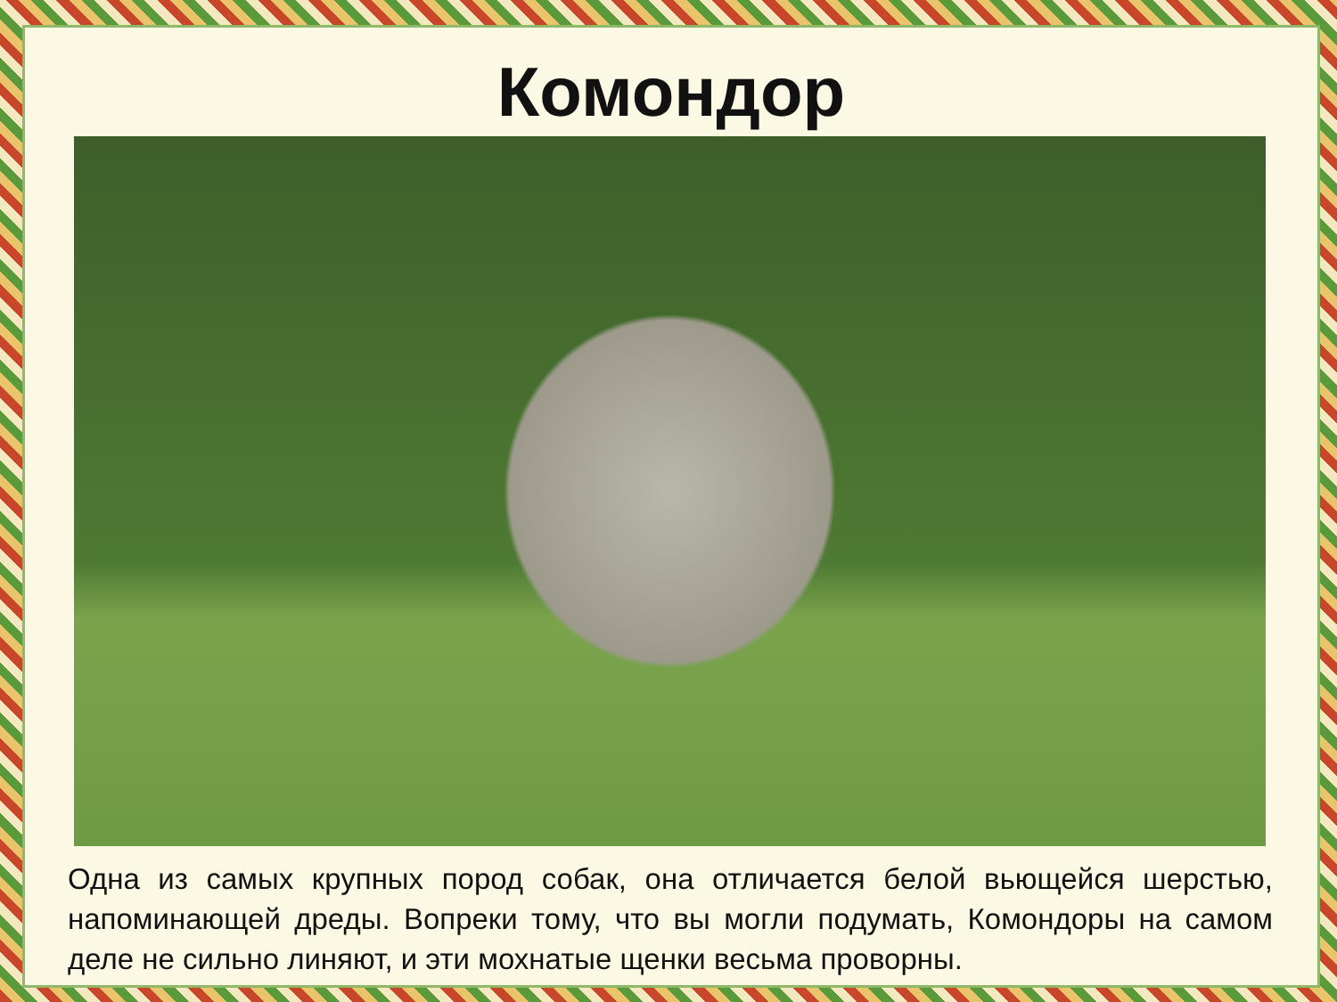Комондор
Одна из самых крупных пород собак, она отличается белой вьющейся шерстью, напоминающей дреды. Вопреки тому, что вы могли подумать, Комондоры на самом деле не сильно линяют, и эти мохнатые щенки весьма проворны.